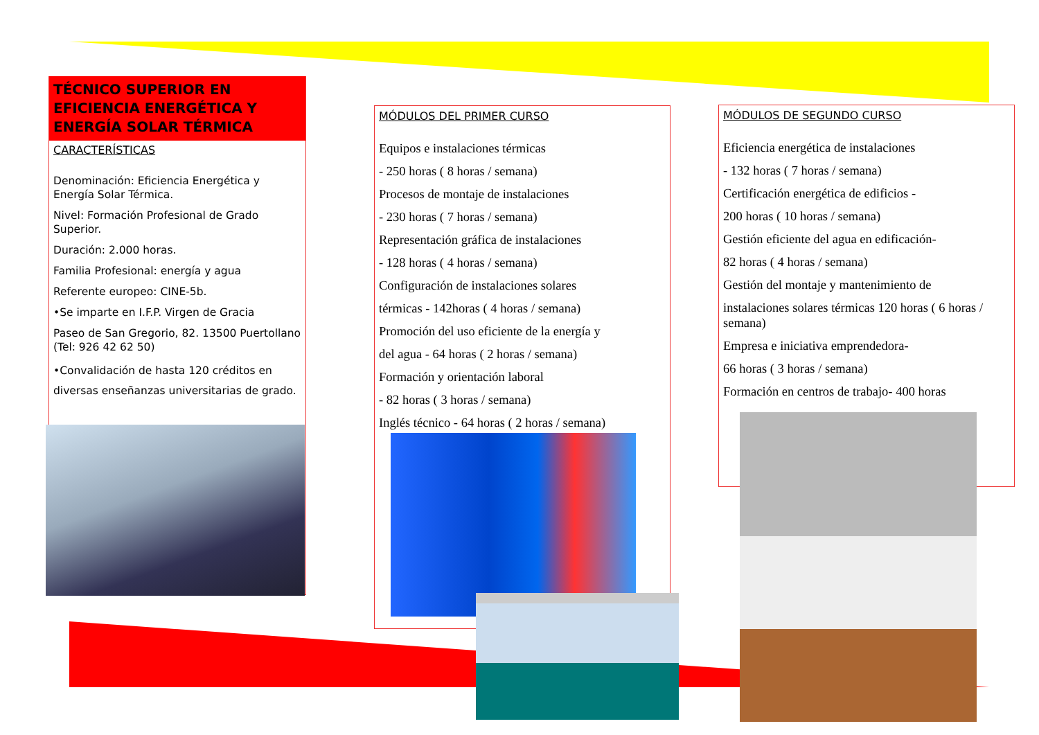TÉCNICO SUPERIOR EN EFICIENCIA ENERGÉTICA Y ENERGÍA SOLAR TÉRMICA
CARACTERÍSTICAS
Denominación: Eficiencia Energética y Energía Solar Térmica.
Nivel: Formación Profesional de Grado Superior.
Duración: 2.000 horas.
Familia Profesional: energía y agua
Referente europeo: CINE-5b.
•Se imparte en I.F.P. Virgen de Gracia
Paseo de San Gregorio, 82. 13500 Puertollano (Tel: 926 42 62 50)
•Convalidación de hasta 120 créditos en diversas enseñanzas universitarias de grado.
MÓDULOS DEL PRIMER CURSO
Equipos e instalaciones térmicas
- 250 horas ( 8 horas / semana)
Procesos de montaje de instalaciones
- 230 horas ( 7 horas / semana)
Representación gráfica de instalaciones
- 128 horas ( 4 horas / semana)
Configuración de instalaciones solares
térmicas - 142horas ( 4 horas / semana)
Promoción del uso eficiente de la energía y
del agua - 64 horas ( 2 horas / semana)
Formación y orientación laboral
- 82 horas ( 3 horas / semana)
Inglés técnico - 64 horas ( 2 horas / semana)
MÓDULOS DE SEGUNDO CURSO
Eficiencia energética de instalaciones
- 132 horas ( 7 horas / semana)
Certificación energética de edificios -
200 horas ( 10 horas / semana)
Gestión eficiente del agua en edificación-
82 horas ( 4 horas / semana)
Gestión del montaje y mantenimiento de
instalaciones solares térmicas 120 horas ( 6 horas / semana)
Empresa e iniciativa emprendedora-
66 horas ( 3 horas / semana)
Formación en centros de trabajo- 400 horas